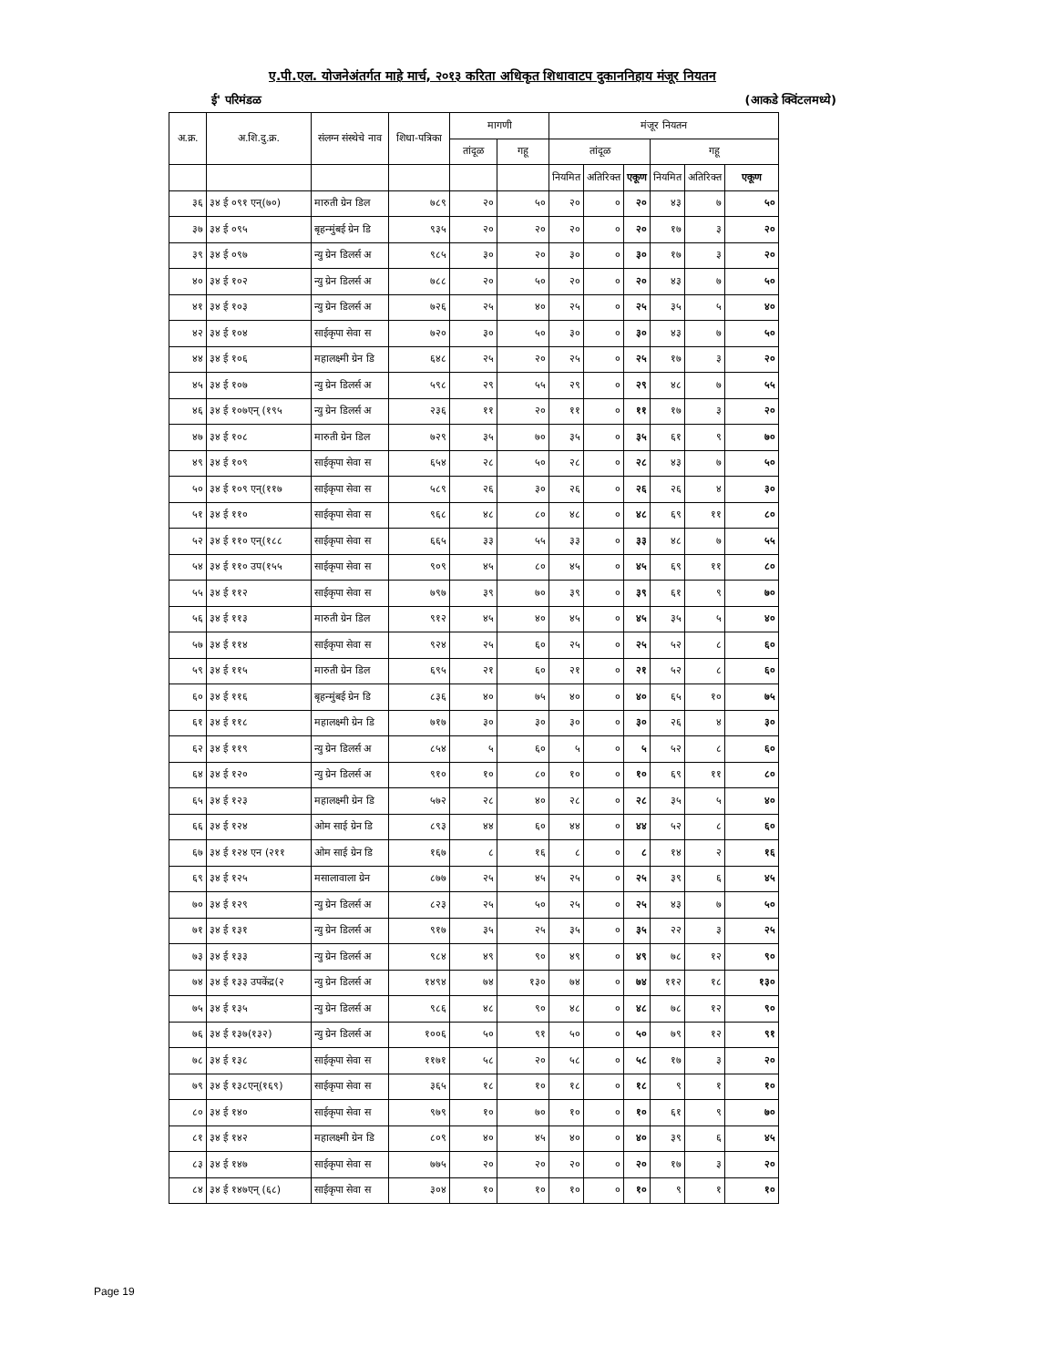ए.पी.एल. योजनेअंतर्गत माहे मार्च, २०१३ करिता अधिकृत शिधावाटप दुकाननिहाय मंजूर नियतन
ई' परिमंडळ (आकडे क्विंटलमध्ये)
| अ.क्र. | अ.शि.दु.क्र. | संलग्न संस्थेचे नाव | शिधा-पत्रिका | मागणी | | मंजूर नियतन | | | | | |
| --- | --- | --- | --- | --- | --- | --- | --- | --- | --- | --- | --- |
| | | | | तांदूळ | गहू | तांदूळ | | | गहू | | |
| | | | | | | नियमित | अतिरिक्त | एकूण | नियमित | अतिरिक्त | एकूण |
| ३६ | ३४ ई ०९१ एन्(७०) | मारुती ग्रेन डिल | ७८९ | २० | ५० | २० | ० | २० | ४३ | ७ | ५० |
| ३७ | ३४ ई ०९५ | बृहन्मुंबई ग्रेन डि | ९३५ | २० | २० | २० | ० | २० | १७ | ३ | २० |
| ३९ | ३४ ई ०९७ | न्यु ग्रेन डिलर्स अ | ९८५ | ३० | २० | ३० | ० | ३० | १७ | ३ | २० |
| ४० | ३४ ई १०२ | न्यु ग्रेन डिलर्स अ | ७८८ | २० | ५० | २० | ० | २० | ४३ | ७ | ५० |
| ४१ | ३४ ई १०३ | न्यु ग्रेन डिलर्स अ | ७२६ | २५ | ४० | २५ | ० | २५ | ३५ | ५ | ४० |
| ४२ | ३४ ई १०४ | साईकृपा सेवा स | ७२० | ३० | ५० | ३० | ० | ३० | ४३ | ७ | ५० |
| ४४ | ३४ ई १०६ | महालक्ष्मी ग्रेन डि | ६४८ | २५ | २० | २५ | ० | २५ | १७ | ३ | २० |
| ४५ | ३४ ई १०७ | न्यु ग्रेन डिलर्स अ | ५९८ | २९ | ५५ | २९ | ० | २९ | ४८ | ७ | ५५ |
| ४६ | ३४ ई १०७एन् (१९५ | न्यु ग्रेन डिलर्स अ | २३६ | ११ | २० | ११ | ० | ११ | १७ | ३ | २० |
| ४७ | ३४ ई १०८ | मारुती ग्रेन डिल | ७२९ | ३५ | ७० | ३५ | ० | ३५ | ६१ | ९ | ७० |
| ४९ | ३४ ई १०९ | साईकृपा सेवा स | ६५४ | २८ | ५० | २८ | ० | २८ | ४३ | ७ | ५० |
| ५० | ३४ ई १०९ एन्(११७ | साईकृपा सेवा स | ५८९ | २६ | ३० | २६ | ० | २६ | २६ | ४ | ३० |
| ५१ | ३४ ई ११० | साईकृपा सेवा स | ९६८ | ४८ | ८० | ४८ | ० | ४८ | ६९ | ११ | ८० |
| ५२ | ३४ ई ११० एन्(१८८ | साईकृपा सेवा स | ६६५ | ३३ | ५५ | ३३ | ० | ३३ | ४८ | ७ | ५५ |
| ५४ | ३४ ई ११० उप(१५५ | साईकृपा सेवा स | ९०९ | ४५ | ८० | ४५ | ० | ४५ | ६९ | ११ | ८० |
| ५५ | ३४ ई ११२ | साईकृपा सेवा स | ७९७ | ३९ | ७० | ३९ | ० | ३९ | ६१ | ९ | ७० |
| ५६ | ३४ ई ११३ | मारुती ग्रेन डिल | ९१२ | ४५ | ४० | ४५ | ० | ४५ | ३५ | ५ | ४० |
| ५७ | ३४ ई ११४ | साईकृपा सेवा स | ९२४ | २५ | ६० | २५ | ० | २५ | ५२ | ८ | ६० |
| ५९ | ३४ ई ११५ | मारुती ग्रेन डिल | ६९५ | २१ | ६० | २१ | ० | २१ | ५२ | ८ | ६० |
| ६० | ३४ ई ११६ | बृहन्मुंबई ग्रेन डि | ८३६ | ४० | ७५ | ४० | ० | ४० | ६५ | १० | ७५ |
| ६१ | ३४ ई ११८ | महालक्ष्मी ग्रेन डि | ७१७ | ३० | ३० | ३० | ० | ३० | २६ | ४ | ३० |
| ६२ | ३४ ई ११९ | न्यु ग्रेन डिलर्स अ | ८५४ | ५ | ६० | ५ | ० | ५ | ५२ | ८ | ६० |
| ६४ | ३४ ई १२० | न्यु ग्रेन डिलर्स अ | ९१० | १० | ८० | १० | ० | १० | ६९ | ११ | ८० |
| ६५ | ३४ ई १२३ | महालक्ष्मी ग्रेन डि | ५७२ | २८ | ४० | २८ | ० | २८ | ३५ | ५ | ४० |
| ६६ | ३४ ई १२४ | ओम साई ग्रेन डि | ८९३ | ४४ | ६० | ४४ | ० | ४४ | ५२ | ८ | ६० |
| ६७ | ३४ ई १२४ एन (२११ | ओम साई ग्रेन डि | १६७ | ८ | १६ | ८ | ० | ८ | १४ | २ | १६ |
| ६९ | ३४ ई १२५ | मसालावाला ग्रेन | ८७७ | २५ | ४५ | २५ | ० | २५ | ३९ | ६ | ४५ |
| ७० | ३४ ई १२९ | न्यु ग्रेन डिलर्स अ | ८२३ | २५ | ५० | २५ | ० | २५ | ४३ | ७ | ५० |
| ७१ | ३४ ई १३१ | न्यु ग्रेन डिलर्स अ | ९१७ | ३५ | २५ | ३५ | ० | ३५ | २२ | ३ | २५ |
| ७३ | ३४ ई १३३ | न्यु ग्रेन डिलर्स अ | ९८४ | ४९ | ९० | ४९ | ० | ४९ | ७८ | १२ | ९० |
| ७४ | ३४ ई १३३ उपकेंद्र(२ | न्यु ग्रेन डिलर्स अ | १४९४ | ७४ | १३० | ७४ | ० | ७४ | ११२ | १८ | १३० |
| ७५ | ३४ ई १३५ | न्यु ग्रेन डिलर्स अ | ९८६ | ४८ | ९० | ४८ | ० | ४८ | ७८ | १२ | ९० |
| ७६ | ३४ ई १३७(१३२) | न्यु ग्रेन डिलर्स अ | १००६ | ५० | ९१ | ५० | ० | ५० | ७९ | १२ | ९१ |
| ७८ | ३४ ई १३८ | साईकृपा सेवा स | ११७१ | ५८ | २० | ५८ | ० | ५८ | १७ | ३ | २० |
| ७९ | ३४ ई १३८एन्(१६९) | साईकृपा सेवा स | ३६५ | १८ | १० | १८ | ० | १८ | ९ | १ | १० |
| ८० | ३४ ई १४० | साईकृपा सेवा स | ९७९ | १० | ७० | १० | ० | १० | ६१ | ९ | ७० |
| ८१ | ३४ ई १४२ | महालक्ष्मी ग्रेन डि | ८०९ | ४० | ४५ | ४० | ० | ४० | ३९ | ६ | ४५ |
| ८३ | ३४ ई १४७ | साईकृपा सेवा स | ७७५ | २० | २० | २० | ० | २० | १७ | ३ | २० |
| ८४ | ३४ ई १४७एन् (६८) | साईकृपा सेवा स | ३०४ | १० | १० | १० | ० | १० | ९ | १ | १० |
Page 19